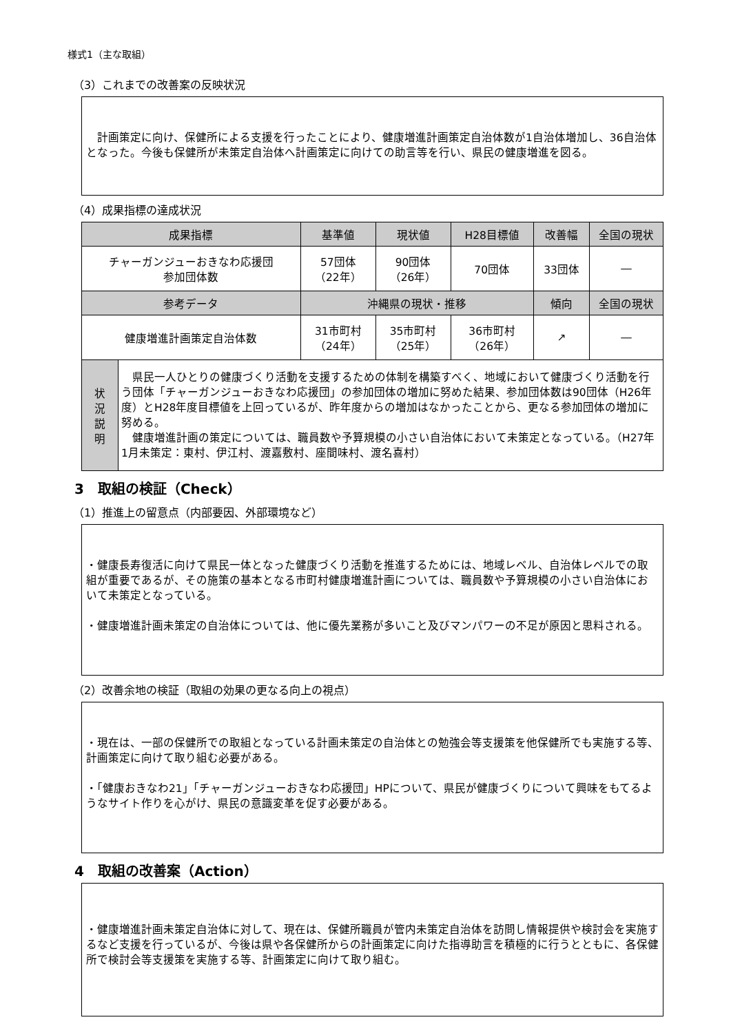様式1（主な取組）
（3）これまでの改善案の反映状況
　計画策定に向け、保健所による支援を行ったことにより、健康増進計画策定自治体数が1自治体増加し、36自治体となった。今後も保健所が未策定自治体へ計画策定に向けての助言等を行い、県民の健康増進を図る。
（4）成果指標の達成状況
| 成果指標 | | 基準値 | 現状値 | H28目標値 | 改善幅 | 全国の現状 |
| --- | --- | --- | --- | --- | --- | --- |
| チャーガンジューおきなわ応援団 参加団体数 | | 57団体 （22年） | 90団体 （26年） | 70団体 | 33団体 | ― |
| 参考データ | | 沖縄県の現状・推移 | | | 傾向 | 全国の現状 |
| 健康増進計画策定自治体数 | | 31市町村 （24年） | 35市町村 （25年） | 36市町村 （26年） | ↗ | ― |
| 状 況 説 明 | 県民一人ひとりの健康づくり活動を支援するための体制を構築すべく、地域において健康づくり活動を行う団体「チャーガンジューおきなわ応援団」の参加団体の増加に努めた結果、参加団体数は90団体（H26年度）とH28年度目標値を上回っているが、昨年度からの増加はなかったことから、更なる参加団体の増加に努める。 健康増進計画の策定については、職員数や予算規模の小さい自治体において未策定となっている。（H27年1月未策定：東村、伊江村、渡嘉敷村、座間味村、渡名喜村） | | | | | |
3　取組の検証（Check）
（1）推進上の留意点（内部要因、外部環境など）
・健康長寿復活に向けて県民一体となった健康づくり活動を推進するためには、地域レベル、自治体レベルでの取組が重要であるが、その施策の基本となる市町村健康増進計画については、職員数や予算規模の小さい自治体において未策定となっている。
・健康増進計画未策定の自治体については、他に優先業務が多いこと及びマンパワーの不足が原因と思料される。
（2）改善余地の検証（取組の効果の更なる向上の視点）
・現在は、一部の保健所での取組となっている計画未策定の自治体との勉強会等支援策を他保健所でも実施する等、計画策定に向けて取り組む必要がある。
・「健康おきなわ21」「チャーガンジューおきなわ応援団」HPについて、県民が健康づくりについて興味をもてるようなサイト作りを心がけ、県民の意識変革を促す必要がある。
4　取組の改善案（Action）
・健康増進計画未策定自治体に対して、現在は、保健所職員が管内未策定自治体を訪問し情報提供や検討会を実施するなど支援を行っているが、今後は県や各保健所からの計画策定に向けた指導助言を積極的に行うとともに、各保健所で検討会等支援策を実施する等、計画策定に向けて取り組む。